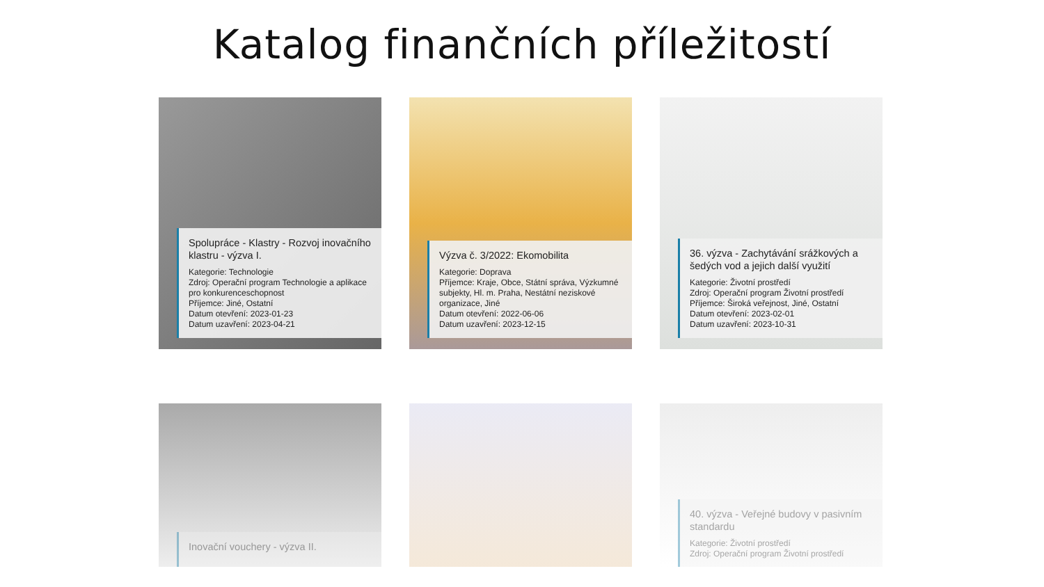Katalog finančních příležitostí
Spolupráce - Klastry - Rozvoj inovačního klastru - výzva I.
Kategorie: Technologie
Zdroj: Operační program Technologie a aplikace pro konkurenceschopnost
Příjemce: Jiné, Ostatní
Datum otevření: 2023-01-23
Datum uzavření: 2023-04-21
Výzva č. 3/2022: Ekomobilita
Kategorie: Doprava
Příjemce: Kraje, Obce, Státní správa, Výzkumné subjekty, Hl. m. Praha, Nestátní neziskové organizace, Jiné
Datum otevření: 2022-06-06
Datum uzavření: 2023-12-15
36. výzva - Zachytávání srážkových a šedých vod a jejich další využití
Kategorie: Životní prostředí
Zdroj: Operační program Životní prostředí
Příjemce: Široká veřejnost, Jiné, Ostatní
Datum otevření: 2023-02-01
Datum uzavření: 2023-10-31
Inovační vouchery - výzva II.
40. výzva - Veřejné budovy v pasivním standardu
Kategorie: Životní prostředí
Zdroj: Operační program Životní prostředí